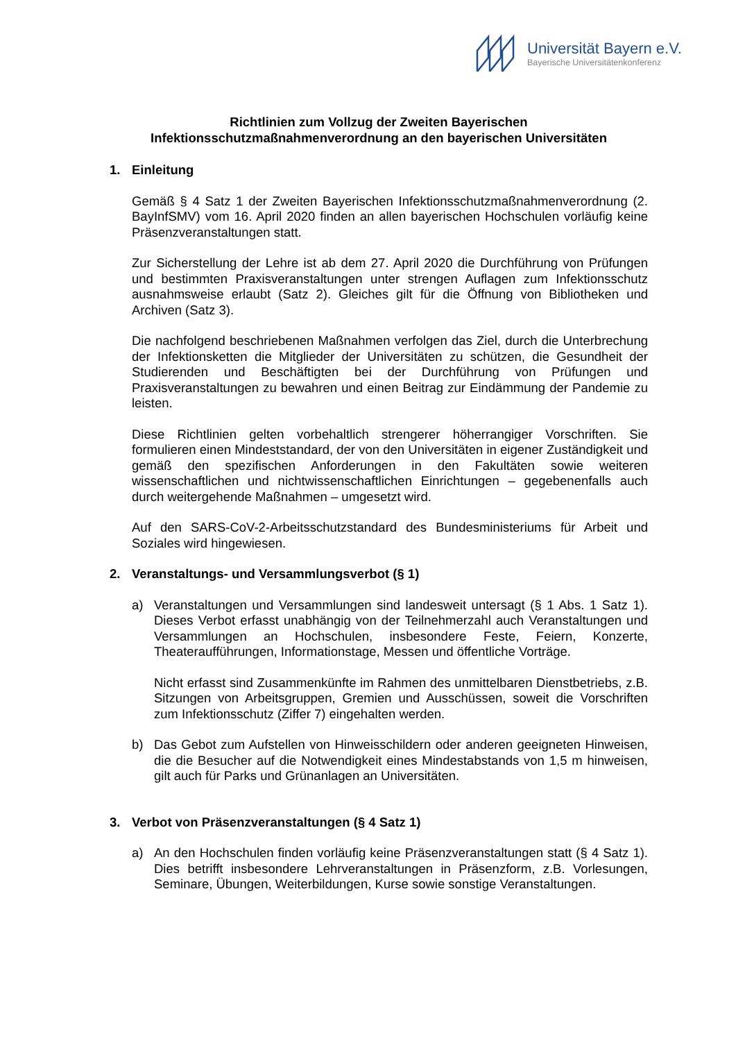Universität Bayern e.V.
Bayerische Universitätenkonferenz
Richtlinien zum Vollzug der Zweiten Bayerischen
Infektionsschutzmaßnahmenverordnung an den bayerischen Universitäten
1. Einleitung
Gemäß § 4 Satz 1 der Zweiten Bayerischen Infektionsschutzmaßnahmenverordnung (2. BayInfSMV) vom 16. April 2020 finden an allen bayerischen Hochschulen vorläufig keine Präsenzveranstaltungen statt.
Zur Sicherstellung der Lehre ist ab dem 27. April 2020 die Durchführung von Prüfungen und bestimmten Praxisveranstaltungen unter strengen Auflagen zum Infektionsschutz ausnahmsweise erlaubt (Satz 2). Gleiches gilt für die Öffnung von Bibliotheken und Archiven (Satz 3).
Die nachfolgend beschriebenen Maßnahmen verfolgen das Ziel, durch die Unterbrechung der Infektionsketten die Mitglieder der Universitäten zu schützen, die Gesundheit der Studierenden und Beschäftigten bei der Durchführung von Prüfungen und Praxisveranstaltungen zu bewahren und einen Beitrag zur Eindämmung der Pandemie zu leisten.
Diese Richtlinien gelten vorbehaltlich strengerer höherrangiger Vorschriften. Sie formulieren einen Mindeststandard, der von den Universitäten in eigener Zuständigkeit und gemäß den spezifischen Anforderungen in den Fakultäten sowie weiteren wissenschaftlichen und nichtwissenschaftlichen Einrichtungen – gegebenenfalls auch durch weitergehende Maßnahmen – umgesetzt wird.
Auf den SARS-CoV-2-Arbeitsschutzstandard des Bundesministeriums für Arbeit und Soziales wird hingewiesen.
2. Veranstaltungs- und Versammlungsverbot (§ 1)
a) Veranstaltungen und Versammlungen sind landesweit untersagt (§ 1 Abs. 1 Satz 1). Dieses Verbot erfasst unabhängig von der Teilnehmerzahl auch Veranstaltungen und Versammlungen an Hochschulen, insbesondere Feste, Feiern, Konzerte, Theateraufführungen, Informationstage, Messen und öffentliche Vorträge.
Nicht erfasst sind Zusammenkünfte im Rahmen des unmittelbaren Dienstbetriebs, z.B. Sitzungen von Arbeitsgruppen, Gremien und Ausschüssen, soweit die Vorschriften zum Infektionsschutz (Ziffer 7) eingehalten werden.
b) Das Gebot zum Aufstellen von Hinweisschildern oder anderen geeigneten Hinweisen, die die Besucher auf die Notwendigkeit eines Mindestabstands von 1,5 m hinweisen, gilt auch für Parks und Grünanlagen an Universitäten.
3. Verbot von Präsenzveranstaltungen (§ 4 Satz 1)
a) An den Hochschulen finden vorläufig keine Präsenzveranstaltungen statt (§ 4 Satz 1). Dies betrifft insbesondere Lehrveranstaltungen in Präsenzform, z.B. Vorlesungen, Seminare, Übungen, Weiterbildungen, Kurse sowie sonstige Veranstaltungen.